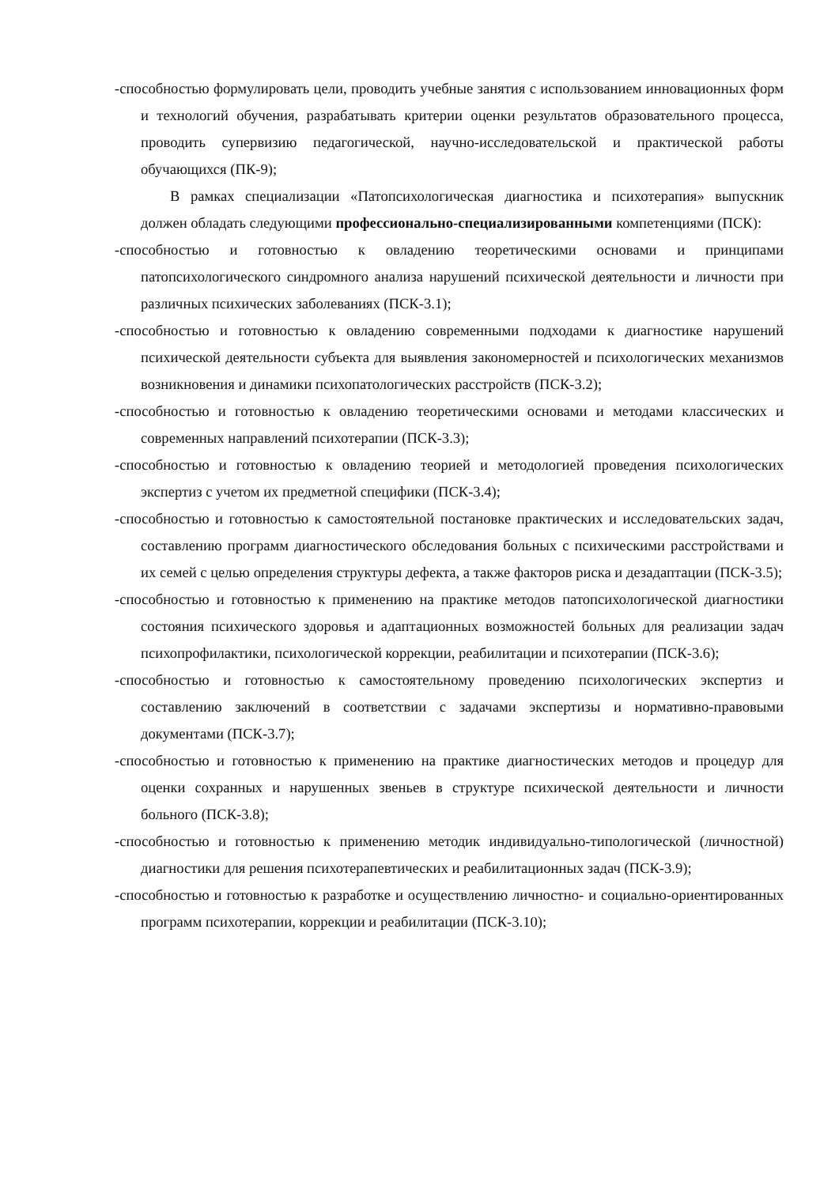-способностью формулировать цели, проводить учебные занятия с использованием инновационных форм и технологий обучения, разрабатывать критерии оценки результатов образовательного процесса, проводить супервизию педагогической, научно-исследовательской и практической работы обучающихся (ПК-9);
В рамках специализации «Патопсихологическая диагностика и психотерапия» выпускник должен обладать следующими профессионально-специализированными компетенциями (ПСК):
-способностью и готовностью к овладению теоретическими основами и принципами патопсихологического синдромного анализа нарушений психической деятельности и личности при различных психических заболеваниях (ПСК-3.1);
-способностью и готовностью к овладению современными подходами к диагностике нарушений психической деятельности субъекта для выявления закономерностей и психологических механизмов возникновения и динамики психопатологических расстройств (ПСК-3.2);
-способностью и готовностью к овладению теоретическими основами и методами классических и современных направлений психотерапии (ПСК-3.3);
-способностью и готовностью к овладению теорией и методологией проведения психологических экспертиз с учетом их предметной специфики (ПСК-3.4);
-способностью и готовностью к самостоятельной постановке практических и исследовательских задач, составлению программ диагностического обследования больных с психическими расстройствами и их семей с целью определения структуры дефекта, а также факторов риска и дезадаптации (ПСК-3.5);
-способностью и готовностью к применению на практике методов патопсихологической диагностики состояния психического здоровья и адаптационных возможностей больных для реализации задач психопрофилактики, психологической коррекции, реабилитации и психотерапии (ПСК-3.6);
-способностью и готовностью к самостоятельному проведению психологических экспертиз и составлению заключений в соответствии с задачами экспертизы и нормативно-правовыми документами (ПСК-3.7);
-способностью и готовностью к применению на практике диагностических методов и процедур для оценки сохранных и нарушенных звеньев в структуре психической деятельности и личности больного (ПСК-3.8);
-способностью и готовностью к применению методик индивидуально-типологической (личностной) диагностики для решения психотерапевтических и реабилитационных задач (ПСК-3.9);
-способностью и готовностью к разработке и осуществлению личностно- и социально-ориентированных программ психотерапии, коррекции и реабилитации (ПСК-3.10);